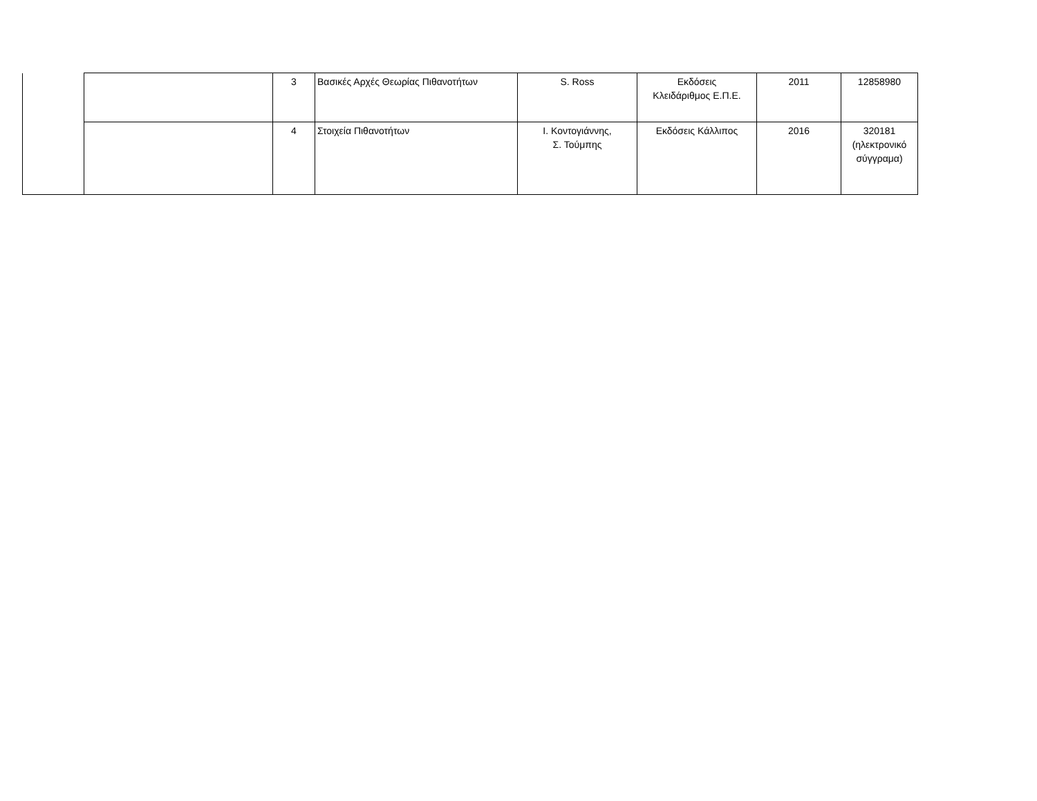| | | 3 | Βασικές Αρχές Θεωρίας Πιθανοτήτων | S. Ross | Εκδόσεις Κλειδάριθμος Ε.Π.Ε. | 2011 | 12858980 |
| | | 4 | Στοιχεία Πιθανοτήτων | Ι. Κοντογιάννης, Σ. Τούμπης | Εκδόσεις Κάλλιπος | 2016 | 320181 (ηλεκτρονικό σύγγραμα) |